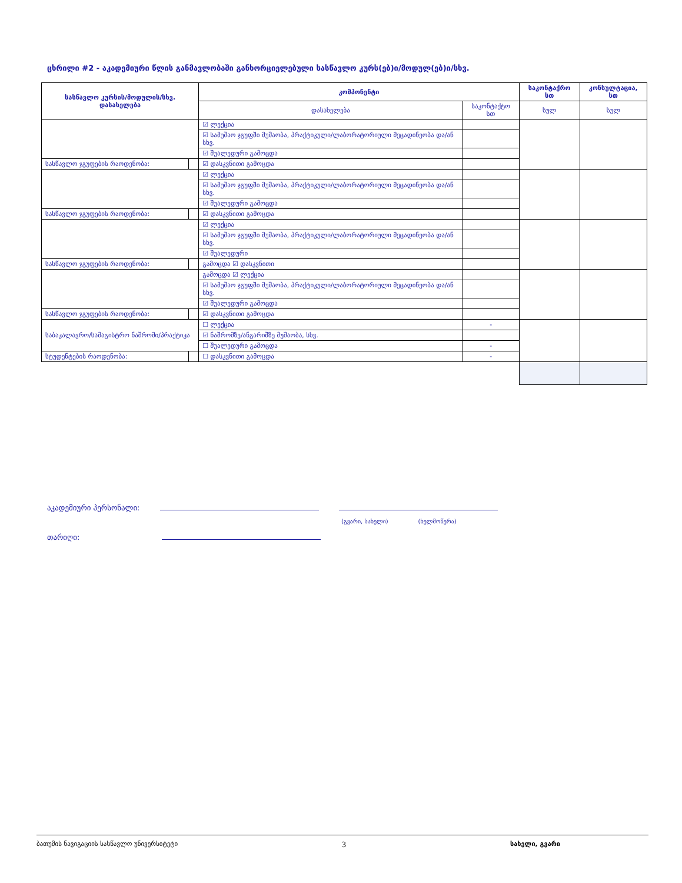ცხრილი #2 - აკადემიური წლის განმავლობაში განხორციელებული სასწავლო კურს(ებ)ი/მოდულ(ებ)ი/სხვ.
| სასწავლო კურსის/მოდულის/სხვ. დასახელება | | კომპონენტი | | საკონტაქრო სთ | კონსულტაცია, სთ |
| --- | --- | --- | --- | --- | --- |
| | | დასახელება | საკონტაქტო სთ | სულ | სულ |
| | | ☑ ლექცია | | | |
| | | ☑ სამუშაო ჯგუფში მუშაობა, პრაქტიკული/ლაბორატორიული მეცადინეობა და/ან სხვ. | | | |
| | | ☑ შუალედური გამოცდა | | | |
| სასწავლო ჯგუფების რაოდენობა: | | ☑ დასკვნითი გამოცდა | | | |
| | | ☑ ლექცია | | | |
| | | ☑ სამუშაო ჯგუფში მუშაობა, პრაქტიკული/ლაბორატორიული მეცადინეობა და/ან სხვ. | | | |
| | | ☑ შუალედური გამოცდა | | | |
| სასწავლო ჯგუფების რაოდენობა: | | ☑ დასკვნითი გამოცდა | | | |
| | | ☑ ლექცია | | | |
| | | ☑ სამუშაო ჯგუფში მუშაობა, პრაქტიკული/ლაბორატორიული მეცადინეობა და/ან სხვ. | | | |
| | | ☑ შუალედური | | | |
| სასწავლო ჯგუფების რაოდენობა: | | გამოცდა ☑ დასკვნითი | | | |
| | | გამოცდა ☑ ლექცია | | | |
| | | ☑ სამუშაო ჯგუფში მუშაობა, პრაქტიკული/ლაბორატორიული მეცადინეობა და/ან სხვ. | | | |
| | | ☑ შუალედური გამოცდა | | | |
| სასწავლო ჯგუფების რაოდენობა: | | ☑ დასკვნითი გამოცდა | | | |
| საბაკალავრო/სამაგისტრო ნაშრომი/პრაქტიკა | | ☐ ლექცია | - | | |
| | | ☑ ნაშრომზე/ანგარიშზე მუშაობა, სხვ. | | | |
| | | ☐ შუალედური გამოცდა | - | | |
| სტუდენტების რაოდენობა: | | ☐ დასკვნითი გამოცდა | - | | |
აკადემიური პერსონალი:
(გვარი, სახელი) (ხელმოწერა)
თარიღი:
ბათუმის ნავიგაციის სასწავლო უნივერსიტეტი 3 სახელი, გვარი